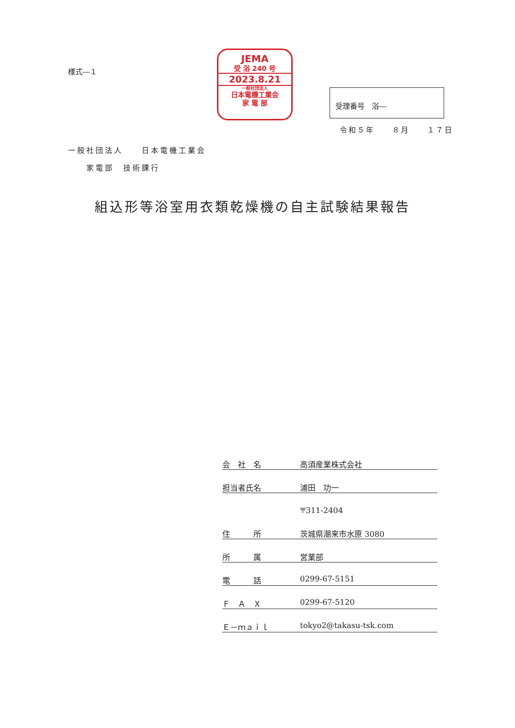様式―１
JEMA
受 浴 240 号
2023.8.21
一般社団法人
日本電機工業会
家 電 部
受理番号　浴―
令和５年　　８月　　１７日
一般社団法人　　日本電機工業会
　　家電部　技術課行
組込形等浴室用衣類乾燥機の自主試験結果報告
会　社　名 高須産業株式会社
担当者氏名 浦田　功一
〒311-2404
住　　　所 茨城県潮来市水原 3080
所　　　属 営業部
電　　　話 0299-67-5151
Ｆ　Ａ　Ｘ 0299-67-5120
Ｅ－ｍａｉｌ tokyo2@takasu-tsk.com